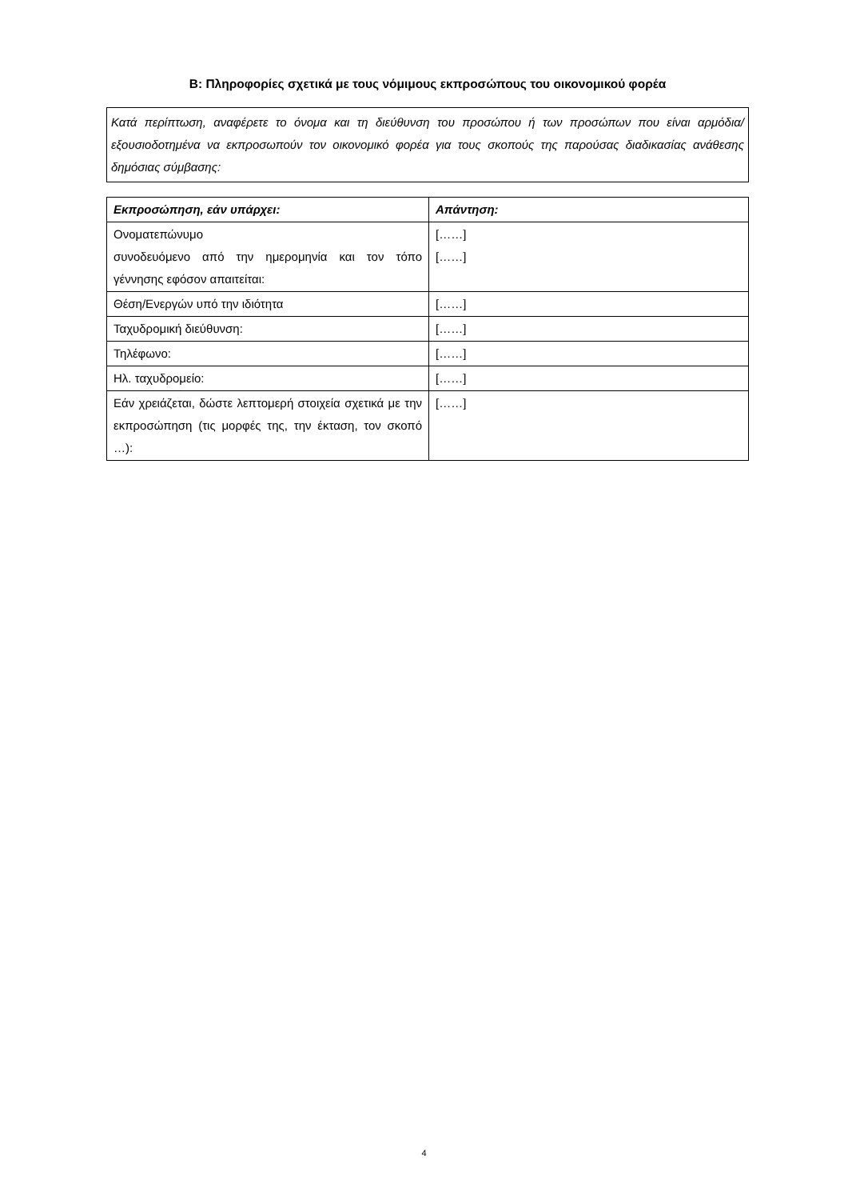B: Πληροφορίες σχετικά με τους νόμιμους εκπροσώπους του οικονομικού φορέα
Κατά περίπτωση, αναφέρετε το όνομα και τη διεύθυνση του προσώπου ή των προσώπων που είναι αρμόδια/εξουσιοδοτημένα να εκπροσωπούν τον οικονομικό φορέα για τους σκοπούς της παρούσας διαδικασίας ανάθεσης δημόσιας σύμβασης:
| Εκπροσώπηση, εάν υπάρχει: | Απάντηση: |
| --- | --- |
| Ονοματεπώνυμο συνοδευόμενο από την ημερομηνία και τον τόπο γέννησης εφόσον απαιτείται: | [……] [……] |
| Θέση/Ενεργών υπό την ιδιότητα | [……] |
| Ταχυδρομική διεύθυνση: | [……] |
| Τηλέφωνο: | [……] |
| Ηλ. ταχυδρομείο: | [……] |
| Εάν χρειάζεται, δώστε λεπτομερή στοιχεία σχετικά με την εκπροσώπηση (τις μορφές της, την έκταση, τον σκοπό …): | [……] |
4